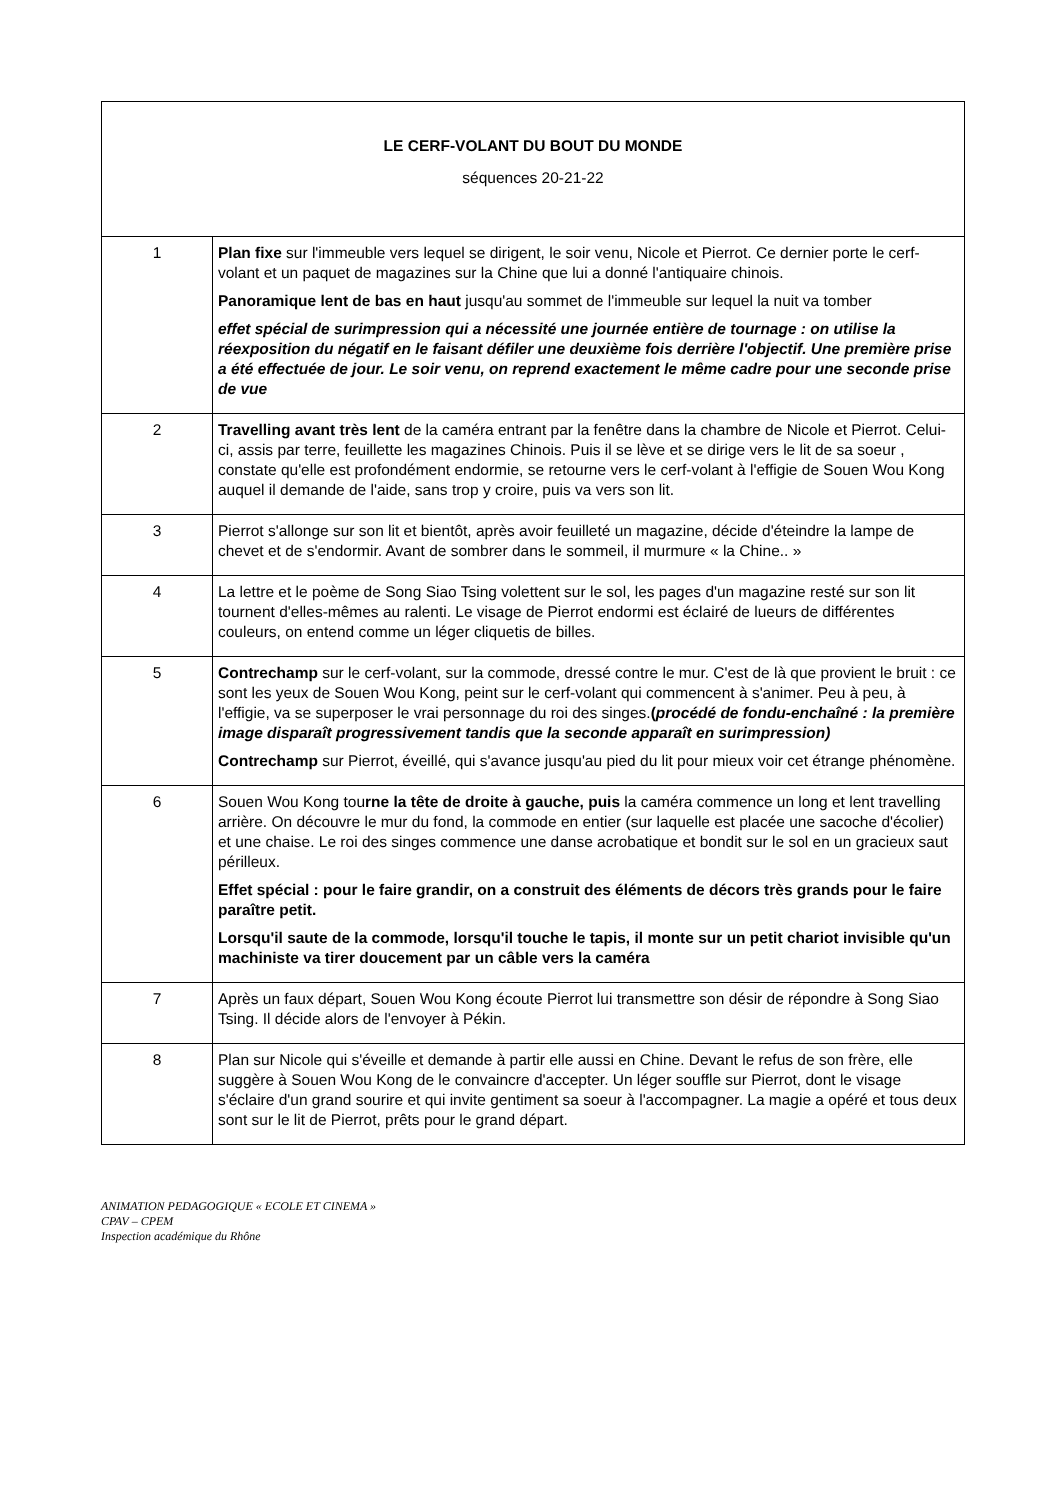| LE CERF-VOLANT DU BOUT DU MONDE séquences 20-21-22 | |
| 1 | Plan fixe sur l'immeuble vers lequel se dirigent, le soir venu, Nicole et Pierrot. Ce dernier porte le cerf-volant et un paquet de magazines sur la Chine que lui a donné l'antiquaire chinois. Panoramique lent de bas en haut jusqu'au sommet de l'immeuble sur lequel la nuit va tomber effet spécial de surimpression qui a nécessité une journée entière de tournage : on utilise la réexposition du négatif en le faisant défiler une deuxième fois derrière l'objectif. Une première prise a été effectuée de jour. Le soir venu, on reprend exactement le même cadre pour une seconde prise de vue |
| 2 | Travelling avant très lent de la caméra entrant par la fenêtre dans la chambre de Nicole et Pierrot. Celui-ci, assis par terre, feuillette les magazines Chinois. Puis il se lève et se dirige vers le lit de sa soeur , constate qu'elle est profondément endormie, se retourne vers le cerf-volant à l'effigie de Souen Wou Kong auquel il demande de l'aide, sans trop y croire, puis va vers son lit. |
| 3 | Pierrot s'allonge sur son lit et bientôt, après avoir feuilleté un magazine, décide d'éteindre la lampe de chevet et de s'endormir. Avant de sombrer dans le sommeil, il murmure « la Chine.. » |
| 4 | La lettre et le poème de Song Siao Tsing volettent sur le sol, les pages d'un magazine resté sur son lit tournent d'elles-mêmes au ralenti. Le visage de Pierrot endormi est éclairé de lueurs de différentes couleurs, on entend comme un léger cliquetis de billes. |
| 5 | Contrechamp sur le cerf-volant, sur la commode, dressé contre le mur. C'est de là que provient le bruit : ce sont les yeux de Souen Wou Kong, peint sur le cerf-volant qui commencent à s'animer. Peu à peu, à l'effigie, va se superposer le vrai personnage du roi des singes. ( procédé de fondu-enchaîné : la première image disparaît progressivement tandis que la seconde apparaît en surimpression) Contrechamp sur Pierrot, éveillé, qui s'avance jusqu'au pied du lit pour mieux voir cet étrange phénomène. |
| 6 | Souen Wou Kong tou rne la tête de droite à gauche, puis la caméra commence un long et lent travelling arrière. On découvre le mur du fond, la commode en entier (sur laquelle est placée une sacoche d'écolier) et une chaise. Le roi des singes commence une danse acrobatique et bondit sur le sol en un gracieux saut périlleux. Effet spécial : pour le faire grandir, on a construit des éléments de décors très grands pour le faire paraître petit. Lorsqu'il saute de la commode, lorsqu'il touche le tapis, il monte sur un petit chariot invisible qu'un machiniste va tirer doucement par un câble vers la caméra |
| 7 | Après un faux départ, Souen Wou Kong écoute Pierrot lui transmettre son désir de répondre à Song Siao Tsing. Il décide alors de l'envoyer à Pékin. |
| 8 | Plan sur Nicole qui s'éveille et demande à partir elle aussi en Chine. Devant le refus de son frère, elle suggère à Souen Wou Kong de le convaincre d'accepter. Un léger souffle sur Pierrot, dont le visage s'éclaire d'un grand sourire et qui invite gentiment sa soeur à l'accompagner. La magie a opéré et tous deux sont sur le lit de Pierrot, prêts pour le grand départ. |
ANIMATION PEDAGOGIQUE « ECOLE ET CINEMA »
CPAV – CPEM
Inspection académique du Rhône